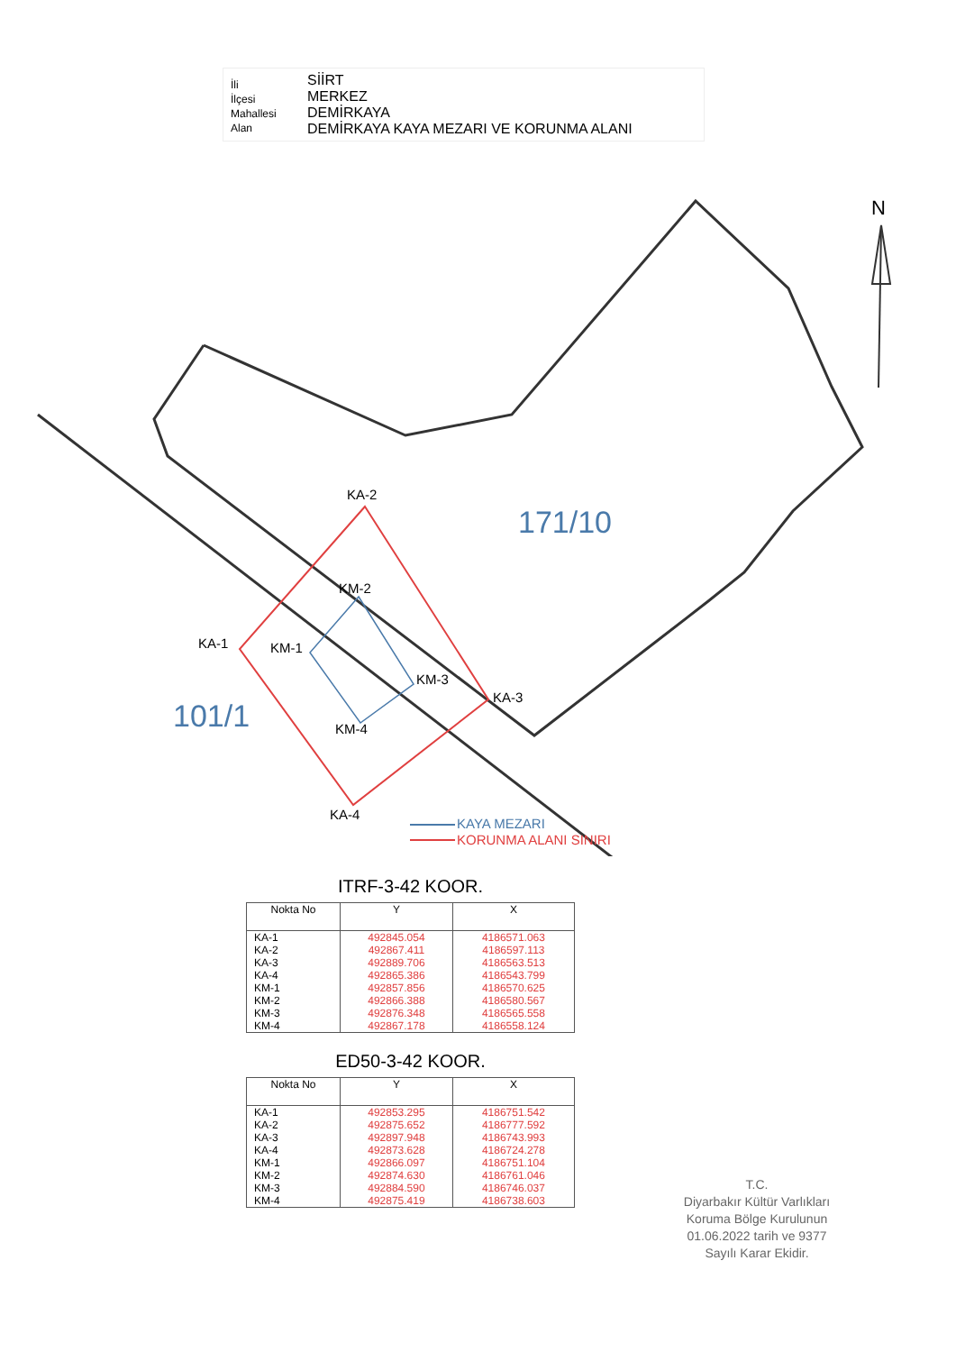İli
İlçesi
Mahallesi
Alan
SİİRT
MERKEZ
DEMİRKAYA
DEMİRKAYA KAYA MEZARI VE KORUNMA ALANI
N
KA-2
KM-2
KA-1 KM-1
KM-3
KA-3
KM-4
KA-4
171/10
101/1
KAYA MEZARI
KORUNMA ALANI SINIRI
ITRF-3-42 KOOR.
| Nokta No | Y | X |
| --- | --- | --- |
| KA-1 KA-2 KA-3 KA-4 KM-1 KM-2 KM-3 KM-4 | 492845.054 492867.411 492889.706 492865.386 492857.856 492866.388 492876.348 492867.178 | 4186571.063 4186597.113 4186563.513 4186543.799 4186570.625 4186580.567 4186565.558 4186558.124 |
ED50-3-42 KOOR.
| Nokta No | Y | X |
| --- | --- | --- |
| KA-1 KA-2 KA-3 KA-4 KM-1 KM-2 KM-3 KM-4 | 492853.295 492875.652 492897.948 492873.628 492866.097 492874.630 492884.590 492875.419 | 4186751.542 4186777.592 4186743.993 4186724.278 4186751.104 4186761.046 4186746.037 4186738.603 |
T.C.
Diyarbakır Kültür Varlıkları
Koruma Bölge Kurulunun
01.06.2022 tarih ve 9377
Sayılı Karar Ekidir.